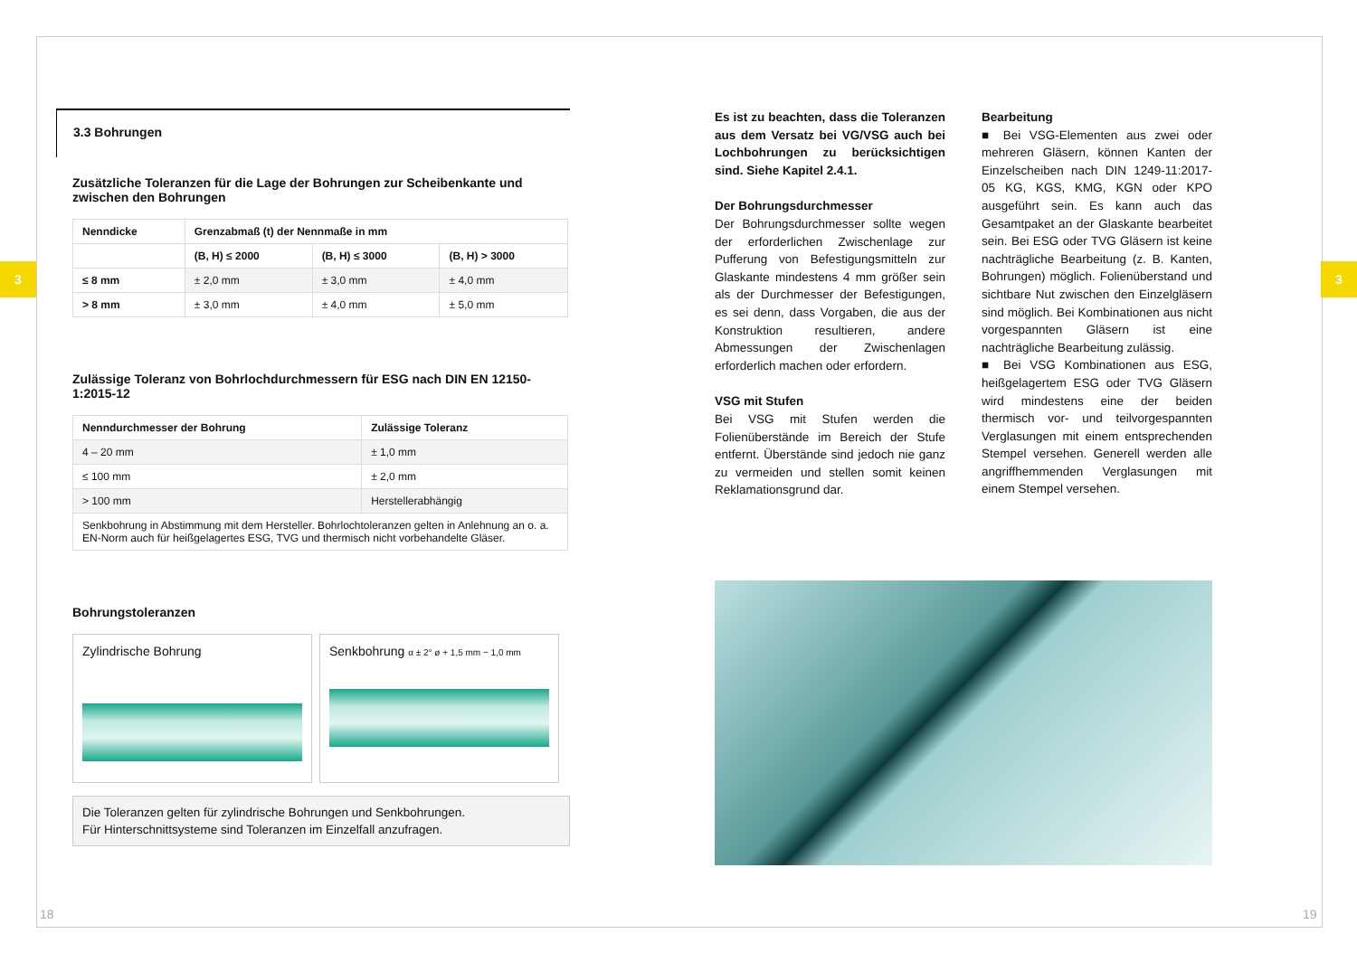3 3
3.3 Bohrungen
Zusätzliche Toleranzen für die Lage der Bohrungen zur Scheibenkante und zwischen den Bohrungen
| Nenndicke | Grenzabmaß (t) der Nennmaße in mm | | |
| --- | --- | --- | --- |
| | (B, H) ≤ 2000 | (B, H) ≤ 3000 | (B, H) > 3000 |
| ≤ 8 mm | ± 2,0 mm | ± 3,0 mm | ± 4,0 mm |
| > 8 mm | ± 3,0 mm | ± 4,0 mm | ± 5,0 mm |
Zulässige Toleranz von Bohrlochdurchmessern für ESG nach DIN EN 12150-1:2015-12
| Nenndurchmesser der Bohrung | Zulässige Toleranz |
| --- | --- |
| 4 – 20 mm | ± 1,0 mm |
| ≤ 100 mm | ± 2,0 mm |
| > 100 mm | Herstellerabhängig |
| Senkbohrung in Abstimmung mit dem Hersteller. Bohrlochtoleranzen gelten in Anlehnung an o. a. EN-Norm auch für heißgelagertes ESG, TVG und thermisch nicht vorbehandelte Gläser. | |
Bohrungstoleranzen
Zylindrische Bohrung Senkbohrung α ± 2° ø + 1,5 mm − 1,0 mm
Die Toleranzen gelten für zylindrische Bohrungen und Senkbohrungen.
Für Hinterschnittsysteme sind Toleranzen im Einzelfall anzufragen.
Es ist zu beachten, dass die Toleranzen aus dem Versatz bei VG/VSG auch bei Lochbohrungen zu berücksichtigen sind. Siehe Kapitel 2.4.1.
Der Bohrungsdurchmesser
Der Bohrungsdurchmesser sollte wegen der erforderlichen Zwischenlage zur Pufferung von Befestigungsmitteln zur Glaskante mindestens 4 mm größer sein als der Durchmesser der Befestigungen, es sei denn, dass Vorgaben, die aus der Konstruktion resultieren, andere Abmessungen der Zwischenlagen erforderlich machen oder erfordern.
VSG mit Stufen
Bei VSG mit Stufen werden die Folienüberstände im Bereich der Stufe entfernt. Überstände sind jedoch nie ganz zu vermeiden und stellen somit keinen Reklamationsgrund dar.
Bearbeitung
■ Bei VSG-Elementen aus zwei oder mehreren Gläsern, können Kanten der Einzelscheiben nach DIN 1249-11:2017-05 KG, KGS, KMG, KGN oder KPO ausgeführt sein. Es kann auch das Gesamtpaket an der Glaskante bearbeitet sein. Bei ESG oder TVG Gläsern ist keine nachträgliche Bearbeitung (z. B. Kanten, Bohrungen) möglich. Folienüberstand und sichtbare Nut zwischen den Einzelgläsern sind möglich. Bei Kombinationen aus nicht vorgespannten Gläsern ist eine nachträgliche Bearbeitung zulässig.
■ Bei VSG Kombinationen aus ESG, heißgelagertem ESG oder TVG Gläsern wird mindestens eine der beiden thermisch vor- und teilvorgespannten Verglasungen mit einem entsprechenden Stempel versehen. Generell werden alle angriffhemmenden Verglasungen mit einem Stempel versehen.
18 19